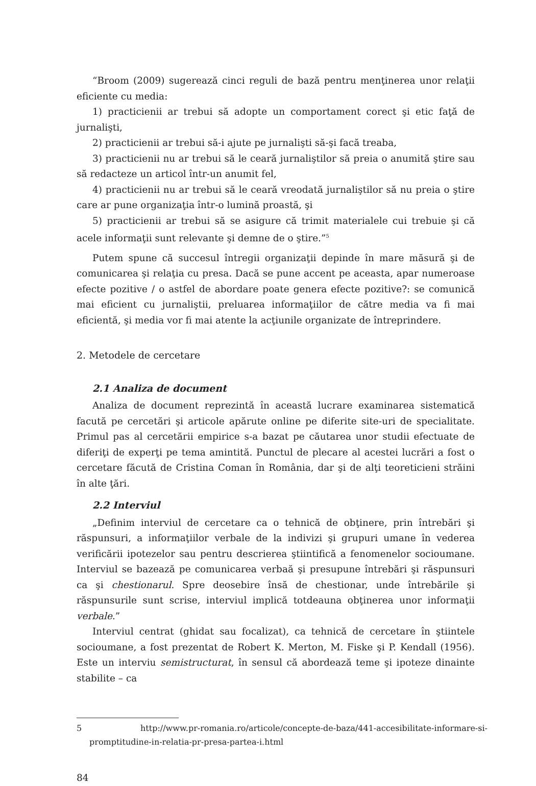“Broom (2009) sugerează cinci reguli de bază pentru menţinerea unor relaţii eficiente cu media:
1) practicienii ar trebui să adopte un comportament corect şi etic faţă de jurnalişti,
2) practicienii ar trebui să-i ajute pe jurnalişti să-şi facă treaba,
3) practicienii nu ar trebui să le ceară jurnaliştilor să preia o anumită ştire sau să redacteze un articol într-un anumit fel,
4) practicienii nu ar trebui să le ceară vreodată jurnaliştilor să nu preia o ştire care ar pune organizaţia într-o lumină proastă, şi
5) practicienii ar trebui să se asigure că trimit materialele cui trebuie şi că acele informaţii sunt relevante şi demne de o ştire.”<sup>5</sup>
Putem spune că succesul întregii organizaţii depinde în mare măsură şi de comunicarea şi relaţia cu presa. Dacă se pune accent pe aceasta, apar numeroase efecte pozitive / o astfel de abordare poate genera efecte pozitive?: se comunică mai eficient cu jurnaliştii, preluarea informaţiilor de către media va fi mai eficientă, şi media vor fi mai atente la acţiunile organizate de întreprindere.
2. Metodele de cercetare
2.1 Analiza de document
Analiza de document reprezintă în această lucrare examinarea sistematică facută pe cercetări şi articole apărute online pe diferite site-uri de specialitate. Primul pas al cercetării empirice s-a bazat pe căutarea unor studii efectuate de diferiţi de experţi pe tema amintită. Punctul de plecare al acestei lucrări a fost o cercetare făcută de Cristina Coman în România, dar şi de alţi teoreticieni străini în alte ţări.
2.2 Interviul
„Definim interviul de cercetare ca o tehnică de obţinere, prin întrebări şi răspunsuri, a informaţiilor verbale de la indivizi şi grupuri umane în vederea verificării ipotezelor sau pentru descrierea ştiintifică a fenomenelor socioumane. Interviul se bazează pe comunicarea verbaă şi presupune întrebări şi răspunsuri ca şi chestionarul. Spre deosebire însă de chestionar, unde întrebările şi răspunsurile sunt scrise, interviul implică totdeauna obţinerea unor informaţii verbale.”
Interviul centrat (ghidat sau focalizat), ca tehnică de cercetare în ştiintele socioumane, a fost prezentat de Robert K. Merton, M. Fiske şi P. Kendall (1956). Este un interviu semistructurat, în sensul că abordează teme şi ipoteze dinainte stabilite – ca
5 http://www.pr-romania.ro/articole/concepte-de-baza/441-accesibilitate-informare-si-promptitudine-in-relatia-pr-presa-partea-i.html
84